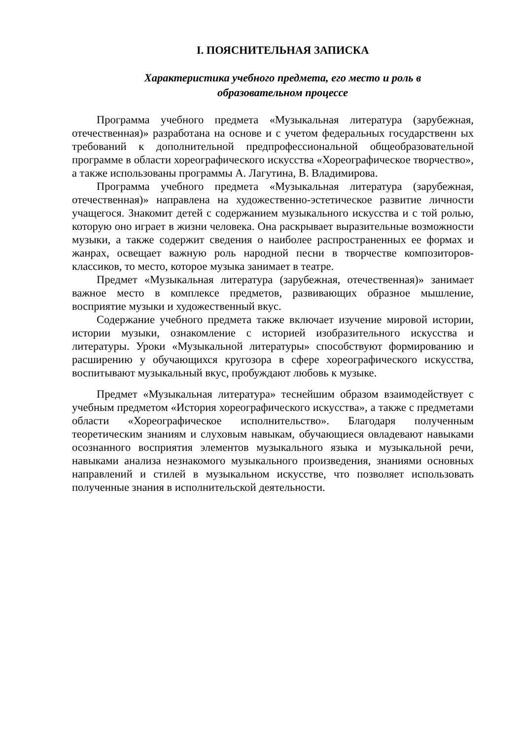I. ПОЯСНИТЕЛЬНАЯ ЗАПИСКА
Характеристика учебного предмета, его место и роль в
образовательном процессе
Программа учебного предмета «Музыкальная литература (зарубежная, отечественная)» разработана на основе и с учетом федеральных государственн ых требований к дополнительной предпрофессиональной общеобразовательной программе в области хореографического искусства «Хореографическое творчество», а также использованы программы А. Лагутина, В. Владимирова.
Программа учебного предмета «Музыкальная литература (зарубежная, отечественная)» направлена на художественно-эстетическое развитие личности учащегося. Знакомит детей с содержанием музыкального искусства и с той ролью, которую оно играет в жизни человека. Она раскрывает выразительные возможности музыки, а также содержит сведения о наиболее распространенных ее формах и жанрах, освещает важную роль народной песни в творчестве композиторов-классиков, то место, которое музыка занимает в театре.
Предмет «Музыкальная литература (зарубежная, отечественная)» занимает важное место в комплексе предметов, развивающих образное мышление, восприятие музыки и художественный вкус.
Содержание учебного предмета также включает изучение мировой истории, истории музыки, ознакомление с историей изобразительного искусства и литературы. Уроки «Музыкальной литературы» способствуют формированию и расширению у обучающихся кругозора в сфере хореографического искусства, воспитывают музыкальный вкус, пробуждают любовь к музыке.
Предмет «Музыкальная литература» теснейшим образом взаимодействует с учебным предметом «История хореографического искусства», а также с предметами области «Хореографическое исполнительство». Благодаря полученным теоретическим знаниям и слуховым навыкам, обучающиеся овладевают навыками осознанного восприятия элементов музыкального языка и музыкальной речи, навыками анализа незнакомого музыкального произведения, знаниями основных направлений и стилей в музыкальном искусстве, что позволяет использовать полученные знания в исполнительской деятельности.